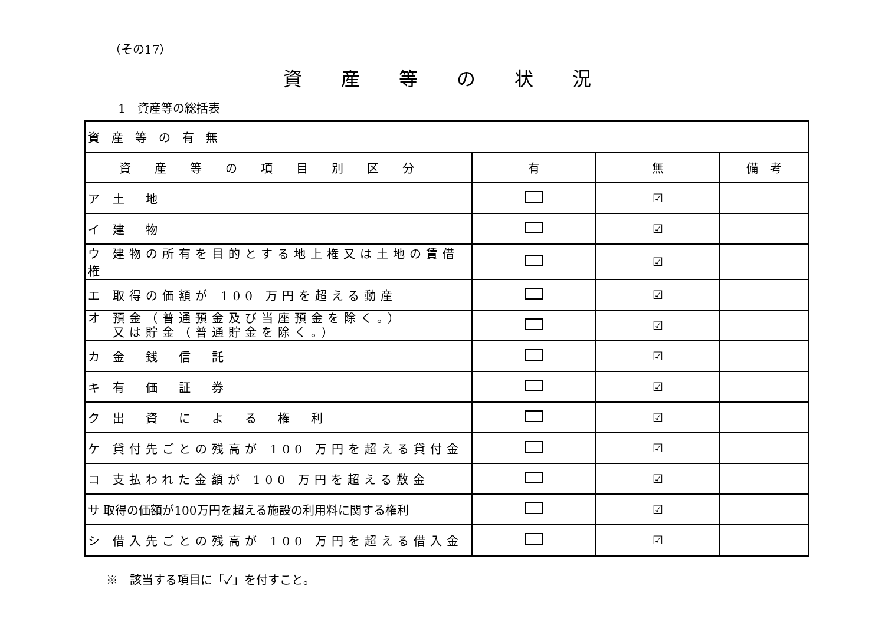（その17）
資産等の状況
1　資産等の総括表
| 資産等の有無 | | | |
| 資産等の項目別区分 | 有 | 無 | 備 考 |
| ア 土 地 | | ☑ | |
| イ 建 物 | | ☑ | |
| ウ 建物の所有を目的とする地上権又は土地の賃借権 | | ☑ | |
| エ 取得の価額が 100 万円を超える動産 | | ☑ | |
| オ 預金（普通預金及び当座預金を除く。） 又は貯金（普通貯金を除く。） | | ☑ | |
| カ 金 銭 信 託 | | ☑ | |
| キ 有 価 証 券 | | ☑ | |
| ク 出 資 に よ る 権 利 | | ☑ | |
| ケ 貸付先ごとの残高が 100 万円を超える貸付金 | | ☑ | |
| コ 支払われた金額が 100 万円を超える敷金 | | ☑ | |
| サ 取得の価額が100万円を超える施設の利用料に関する権利 | | ☑ | |
| シ 借入先ごとの残高が 100 万円を超える借入金 | | ☑ | |
※　該当する項目に「✓」を付すこと。